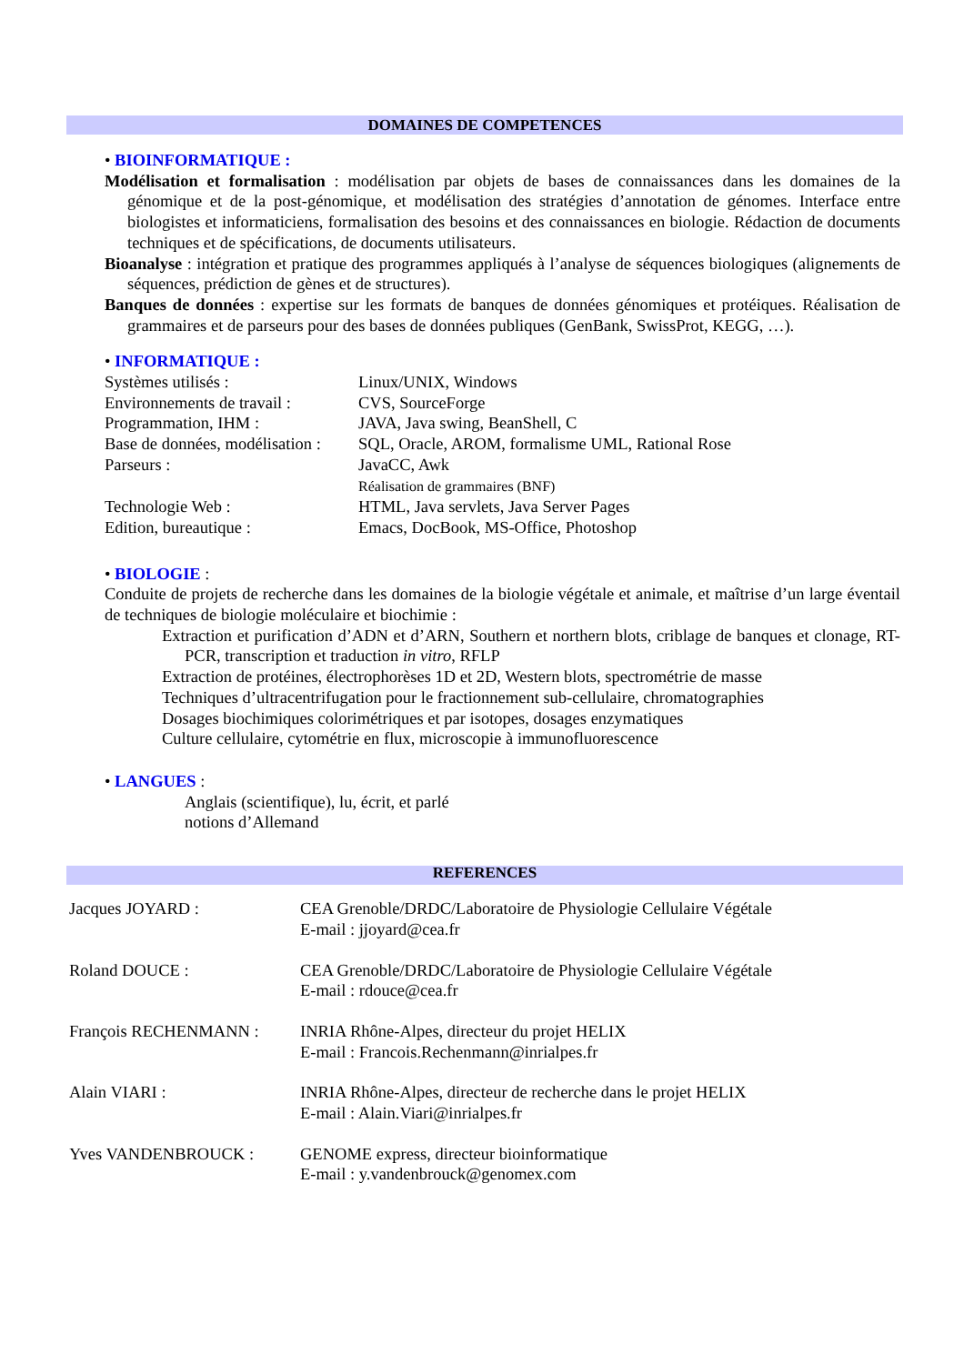DOMAINES DE COMPETENCES
• BIOINFORMATIQUE :
Modélisation et formalisation : modélisation par objets de bases de connaissances dans les domaines de la génomique et de la post-génomique, et modélisation des stratégies d’annotation de génomes. Interface entre biologistes et informaticiens, formalisation des besoins et des connaissances en biologie. Rédaction de documents techniques et de spécifications, de documents utilisateurs.
Bioanalyse : intégration et pratique des programmes appliqués à l’analyse de séquences biologiques (alignements de séquences, prédiction de gènes et de structures).
Banques de données : expertise sur les formats de banques de données génomiques et protéiques. Réalisation de grammaires et de parseurs pour des bases de données publiques (GenBank, SwissProt, KEGG, …).
• INFORMATIQUE :
Systèmes utilisés : Linux/UNIX, Windows
Environnements de travail : CVS, SourceForge
Programmation, IHM : JAVA, Java swing, BeanShell, C
Base de données, modélisation : SQL, Oracle, AROM, formalisme UML, Rational Rose
Parseurs : JavaCC, Awk
Réalisation de grammaires (BNF)
Technologie Web : HTML, Java servlets, Java Server Pages
Edition, bureautique : Emacs, DocBook, MS-Office, Photoshop
• BIOLOGIE :
Conduite de projets de recherche dans les domaines de la biologie végétale et animale, et maîtrise d’un large éventail de techniques de biologie moléculaire et biochimie :
Extraction et purification d’ADN et d’ARN, Southern et northern blots, criblage de banques et clonage, RT-PCR, transcription et traduction in vitro, RFLP
Extraction de protéines, électrophorèses 1D et 2D, Western blots, spectrométrie de masse
Techniques d’ultracentrifugation pour le fractionnement sub-cellulaire, chromatographies
Dosages biochimiques colorimétriques et par isotopes, dosages enzymatiques
Culture cellulaire, cytométrie en flux, microscopie à immunofluorescence
• LANGUES :
Anglais (scientifique), lu, écrit, et parlé
notions d’Allemand
REFERENCES
Jacques JOYARD : CEA Grenoble/DRDC/Laboratoire de Physiologie Cellulaire Végétale
E-mail : jjoyard@cea.fr
Roland DOUCE : CEA Grenoble/DRDC/Laboratoire de Physiologie Cellulaire Végétale
E-mail : rdouce@cea.fr
François RECHENMANN : INRIA Rhône-Alpes, directeur du projet HELIX
E-mail : Francois.Rechenmann@inrialpes.fr
Alain VIARI : INRIA Rhône-Alpes, directeur de recherche dans le projet HELIX
E-mail : Alain.Viari@inrialpes.fr
Yves VANDENBROUCK : GENOME express, directeur bioinformatique
E-mail : y.vandenbrouck@genomex.com